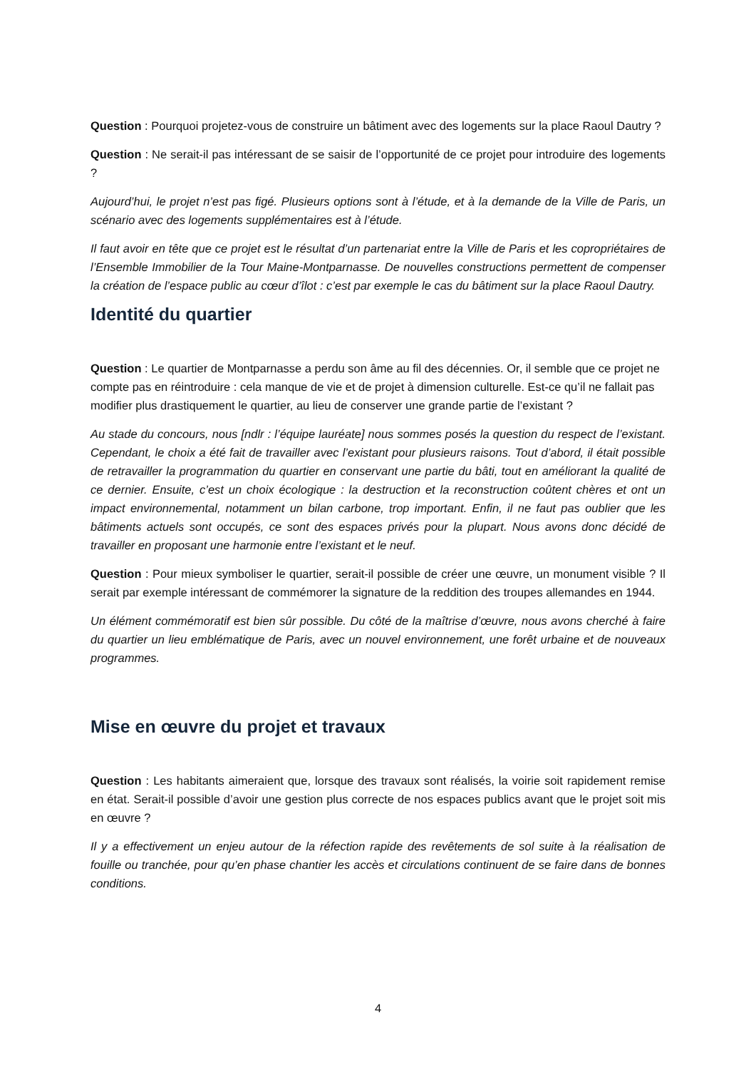Question : Pourquoi projetez-vous de construire un bâtiment avec des logements sur la place Raoul Dautry ?
Question : Ne serait-il pas intéressant de se saisir de l’opportunité de ce projet pour introduire des logements ?
Aujourd’hui, le projet n’est pas figé. Plusieurs options sont à l’étude, et à la demande de la Ville de Paris, un scénario avec des logements supplémentaires est à l’étude.
Il faut avoir en tête que ce projet est le résultat d’un partenariat entre la Ville de Paris et les copropriétaires de l’Ensemble Immobilier de la Tour Maine-Montparnasse. De nouvelles constructions permettent de compenser la création de l’espace public au cœur d’îlot : c’est par exemple le cas du bâtiment sur la place Raoul Dautry.
Identité du quartier
Question : Le quartier de Montparnasse a perdu son âme au fil des décennies. Or, il semble que ce projet ne compte pas en réintroduire : cela manque de vie et de projet à dimension culturelle. Est-ce qu’il ne fallait pas modifier plus drastiquement le quartier, au lieu de conserver une grande partie de l’existant ?
Au stade du concours, nous [ndlr : l’équipe lauréate] nous sommes posés la question du respect de l’existant. Cependant, le choix a été fait de travailler avec l’existant pour plusieurs raisons. Tout d’abord, il était possible de retravailler la programmation du quartier en conservant une partie du bâti, tout en améliorant la qualité de ce dernier. Ensuite, c’est un choix écologique : la destruction et la reconstruction coûtent chères et ont un impact environnemental, notamment un bilan carbone, trop important. Enfin, il ne faut pas oublier que les bâtiments actuels sont occupés, ce sont des espaces privés pour la plupart. Nous avons donc décidé de travailler en proposant une harmonie entre l’existant et le neuf.
Question : Pour mieux symboliser le quartier, serait-il possible de créer une œuvre, un monument visible ? Il serait par exemple intéressant de commémorer la signature de la reddition des troupes allemandes en 1944.
Un élément commémoratif est bien sûr possible. Du côté de la maîtrise d’œuvre, nous avons cherché à faire du quartier un lieu emblématique de Paris, avec un nouvel environnement, une forêt urbaine et de nouveaux programmes.
Mise en œuvre du projet et travaux
Question : Les habitants aimeraient que, lorsque des travaux sont réalisés, la voirie soit rapidement remise en état. Serait-il possible d’avoir une gestion plus correcte de nos espaces publics avant que le projet soit mis en œuvre ?
Il y a effectivement un enjeu autour de la réfection rapide des revêtements de sol suite à la réalisation de fouille ou tranchée, pour qu’en phase chantier les accès et circulations continuent de se faire dans de bonnes conditions.
4